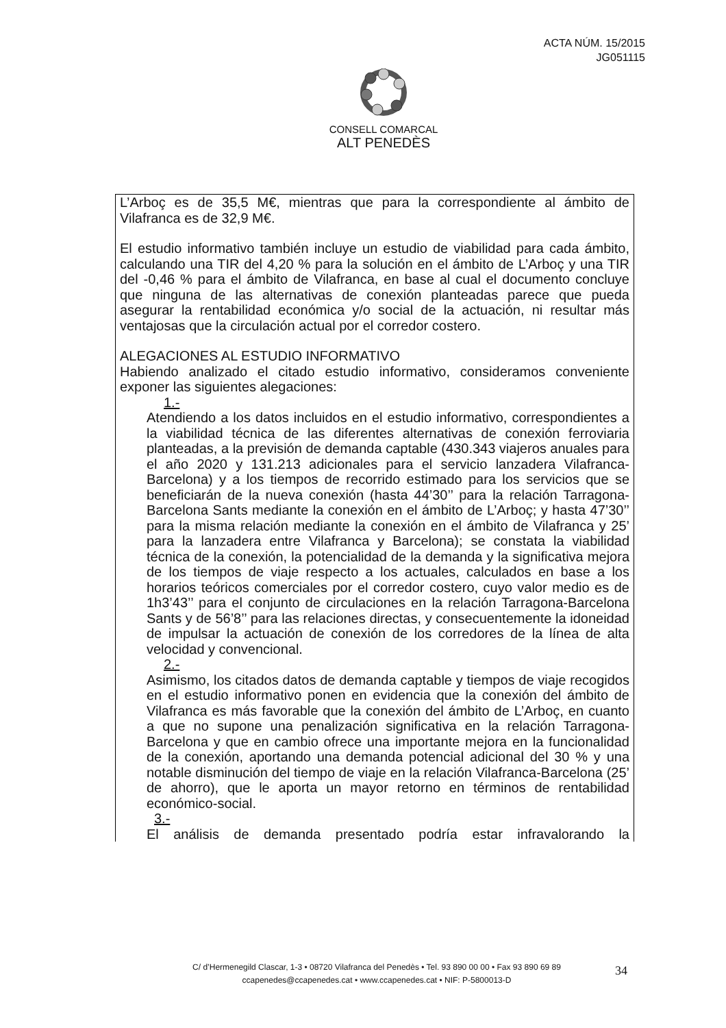ACTA NÚM. 15/2015
JG051115
CONSELL COMARCAL
ALT PENEDÈS
L’Arboç es de 35,5 M€, mientras que para la correspondiente al ámbito de Vilafranca es de 32,9 M€.
El estudio informativo también incluye un estudio de viabilidad para cada ámbito, calculando una TIR del 4,20 % para la solución en el ámbito de L’Arboç y una TIR del -0,46 % para el ámbito de Vilafranca, en base al cual el documento concluye que ninguna de las alternativas de conexión planteadas parece que pueda asegurar la rentabilidad económica y/o social de la actuación, ni resultar más ventajosas que la circulación actual por el corredor costero.
ALEGACIONES AL ESTUDIO INFORMATIVO
Habiendo analizado el citado estudio informativo, consideramos conveniente exponer las siguientes alegaciones:
1.-
Atendiendo a los datos incluidos en el estudio informativo, correspondientes a la viabilidad técnica de las diferentes alternativas de conexión ferroviaria planteadas, a la previsión de demanda captable (430.343 viajeros anuales para el año 2020 y 131.213 adicionales para el servicio lanzadera Vilafranca-Barcelona) y a los tiempos de recorrido estimado para los servicios que se beneficiarán de la nueva conexión (hasta 44’30’’ para la relación Tarragona-Barcelona Sants mediante la conexión en el ámbito de L’Arboç; y hasta 47’30’’ para la misma relación mediante la conexión en el ámbito de Vilafranca y 25’ para la lanzadera entre Vilafranca y Barcelona); se constata la viabilidad técnica de la conexión, la potencialidad de la demanda y la significativa mejora de los tiempos de viaje respecto a los actuales, calculados en base a los horarios teóricos comerciales por el corredor costero, cuyo valor medio es de 1h3’43’’ para el conjunto de circulaciones en la relación Tarragona-Barcelona Sants y de 56’8’’ para las relaciones directas, y consecuentemente la idoneidad de impulsar la actuación de conexión de los corredores de la línea de alta velocidad y convencional.
2.-
Asimismo, los citados datos de demanda captable y tiempos de viaje recogidos en el estudio informativo ponen en evidencia que la conexión del ámbito de Vilafranca es más favorable que la conexión del ámbito de L’Arboç, en cuanto a que no supone una penalización significativa en la relación Tarragona-Barcelona y que en cambio ofrece una importante mejora en la funcionalidad de la conexión, aportando una demanda potencial adicional del 30 % y una notable disminución del tiempo de viaje en la relación Vilafranca-Barcelona (25’ de ahorro), que le aporta un mayor retorno en términos de rentabilidad económico-social.
3.-
El análisis de demanda presentado podría estar infravalorando la
C/ d’Hermenegild Clascar, 1-3 • 08720 Vilafranca del Penedès • Tel. 93 890 00 00 • Fax 93 890 69 89
ccapenedes@ccapenedes.cat • www.ccapenedes.cat • NIF: P-5800013-D
34